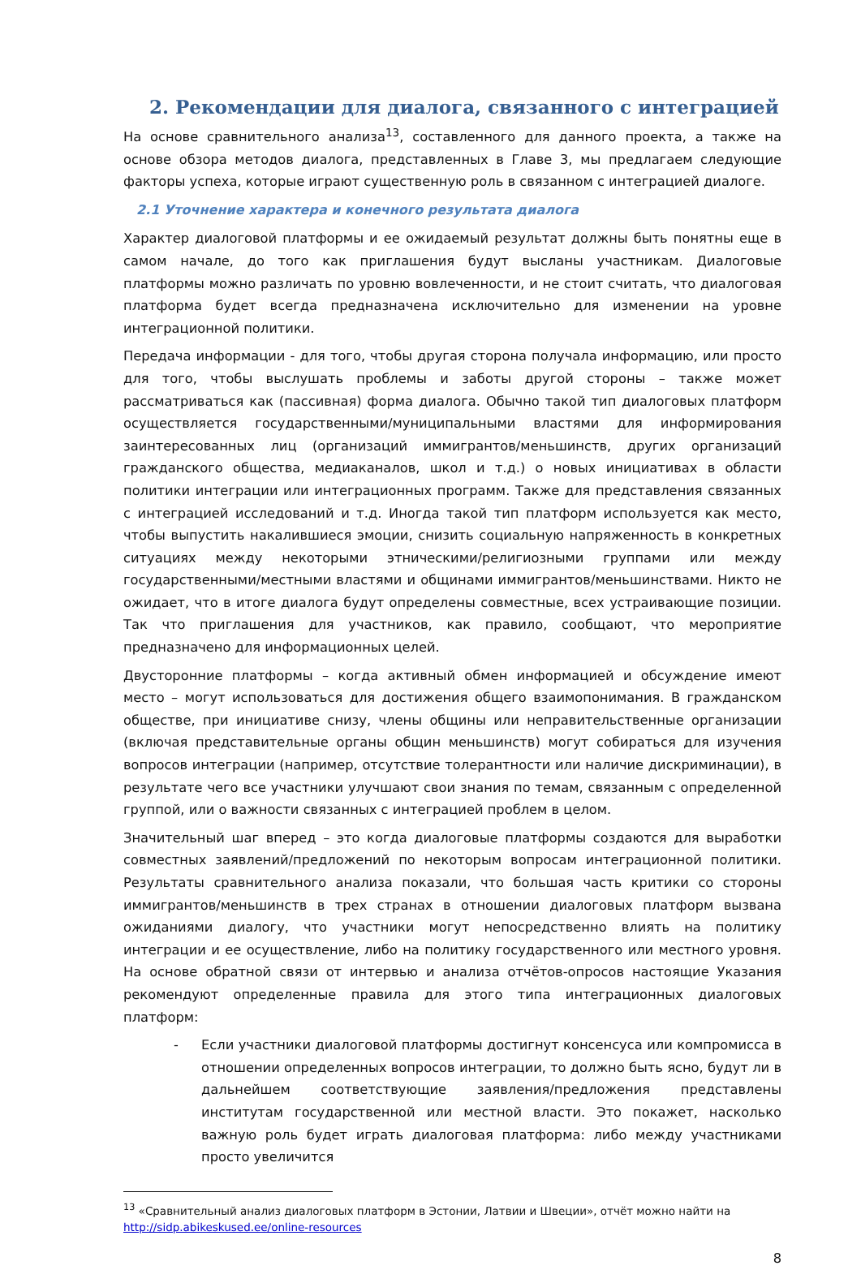2. Рекомендации для диалога, связанного с интеграцией
На основе сравнительного анализа<sup>13</sup>, составленного для данного проекта, а также на основе обзора методов диалога, представленных в Главе 3, мы предлагаем следующие факторы успеха, которые играют существенную роль в связанном с интеграцией диалоге.
2.1 Уточнение характера и конечного результата диалога
Характер диалоговой платформы и ее ожидаемый результат должны быть понятны еще в самом начале, до того как приглашения будут высланы участникам. Диалоговые платформы можно различать по уровню вовлеченности, и не стоит считать, что диалоговая платформа будет всегда предназначена исключительно для изменении на уровне интеграционной политики.
Передача информации - для того, чтобы другая сторона получала информацию, или просто для того, чтобы выслушать проблемы и заботы другой стороны – также может рассматриваться как (пассивная) форма диалога. Обычно такой тип диалоговых платформ осуществляется государственными/муниципальными властями для информирования заинтересованных лиц (организаций иммигрантов/меньшинств, других организаций гражданского общества, медиаканалов, школ и т.д.) о новых инициативах в области политики интеграции или интеграционных программ. Также для представления связанных с интеграцией исследований и т.д. Иногда такой тип платформ используется как место, чтобы выпустить накалившиеся эмоции, снизить социальную напряженность в конкретных ситуациях между некоторыми этническими/религиозными группами или между государственными/местными властями и общинами иммигрантов/меньшинствами. Никто не ожидает, что в итоге диалога будут определены совместные, всех устраивающие позиции. Так что приглашения для участников, как правило, сообщают, что мероприятие предназначено для информационных целей.
Двусторонние платформы – когда активный обмен информацией и обсуждение имеют место – могут использоваться для достижения общего взаимопонимания. В гражданском обществе, при инициативе снизу, члены общины или неправительственные организации (включая представительные органы общин меньшинств) могут собираться для изучения вопросов интеграции (например, отсутствие толерантности или наличие дискриминации), в результате чего все участники улучшают свои знания по темам, связанным с определенной группой, или о важности связанных с интеграцией проблем в целом.
Значительный шаг вперед – это когда диалоговые платформы создаются для выработки совместных заявлений/предложений по некоторым вопросам интеграционной политики. Результаты сравнительного анализа показали, что большая часть критики со стороны иммигрантов/меньшинств в трех странах в отношении диалоговых платформ вызвана ожиданиями диалогу, что участники могут непосредственно влиять на политику интеграции и ее осуществление, либо на политику государственного или местного уровня. На основе обратной связи от интервью и анализа отчётов-опросов настоящие Указания рекомендуют определенные правила для этого типа интеграционных диалоговых платформ:
- Если участники диалоговой платформы достигнут консенсуса или компромисса в отношении определенных вопросов интеграции, то должно быть ясно, будут ли в дальнейшем соответствующие заявления/предложения представлены институтам государственной или местной власти. Это покажет, насколько важную роль будет играть диалоговая платформа: либо между участниками просто увеличится
<sup>13</sup> «Сравнительный анализ диалоговых платформ в Эстонии, Латвии и Швеции», отчёт можно найти на http://sidp.abikeskused.ee/online-resources
8